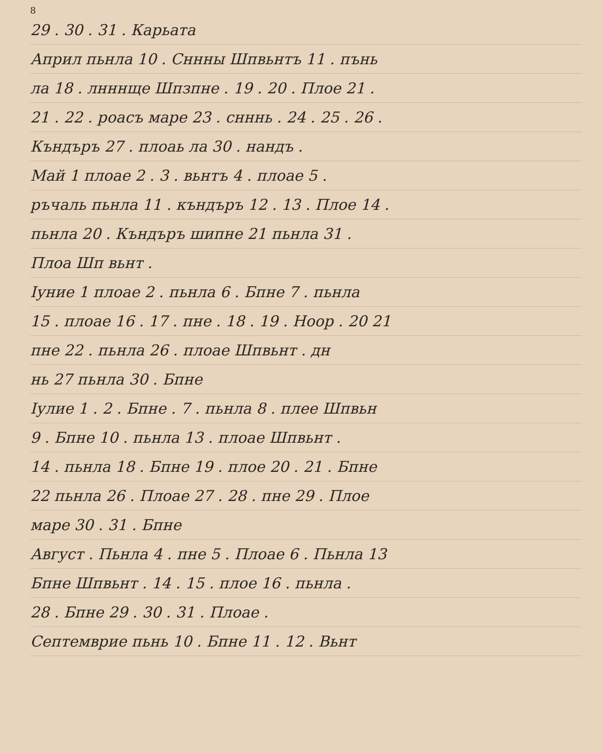8
29 . 30 . 31 . Карьата
Април пьнла 10 . Сннны Шпвьнтъ 11 . пънь
ла 18 . лнннще Шпзпне . 19 . 20 . Плое 21 .
21 . 22 . роасъ маре 23 . снннь . 24 . 25 . 26 .
Къндъръ 27 . плоаь ла 30 . нандъ .
Май 1 плоае 2 . 3 . вьнтъ 4 . плоае 5 .
ръчаль пьнла 11 . къндъръ 12 . 13 . Плое 14 .
пьнла 20 . Къндъръ шипне 21 пьнла 31 .
Плоа Шп вьнт .
Іуние 1 плоае 2 . пьнла 6 . Бпне 7 . пьнла
15 . плоае 16 . 17 . пне . 18 . 19 . Ноор . 20 21
пне 22 . пьнла 26 . плоае Шпвьнт . дн
нь 27 пьнла 30 . Бпне
Іулие 1 . 2 . Бпне . 7 . пьнла 8 . плее Шпвьн
9 . Бпне 10 . пьнла 13 . плоае Шпвьнт .
14 . пьнла 18 . Бпне 19 . плое 20 . 21 . Бпне
22 пьнла 26 . Плоае 27 . 28 . пне 29 . Плое
маре 30 . 31 . Бпне
Август . Пьнла 4 . пне 5 . Плоае 6 . Пьнла 13
Бпне Шпвьнт . 14 . 15 . плое 16 . пьнла .
28 . Бпне 29 . 30 . 31 . Плоае .
Септемврие пьнь 10 . Бпне 11 . 12 . Вьнт